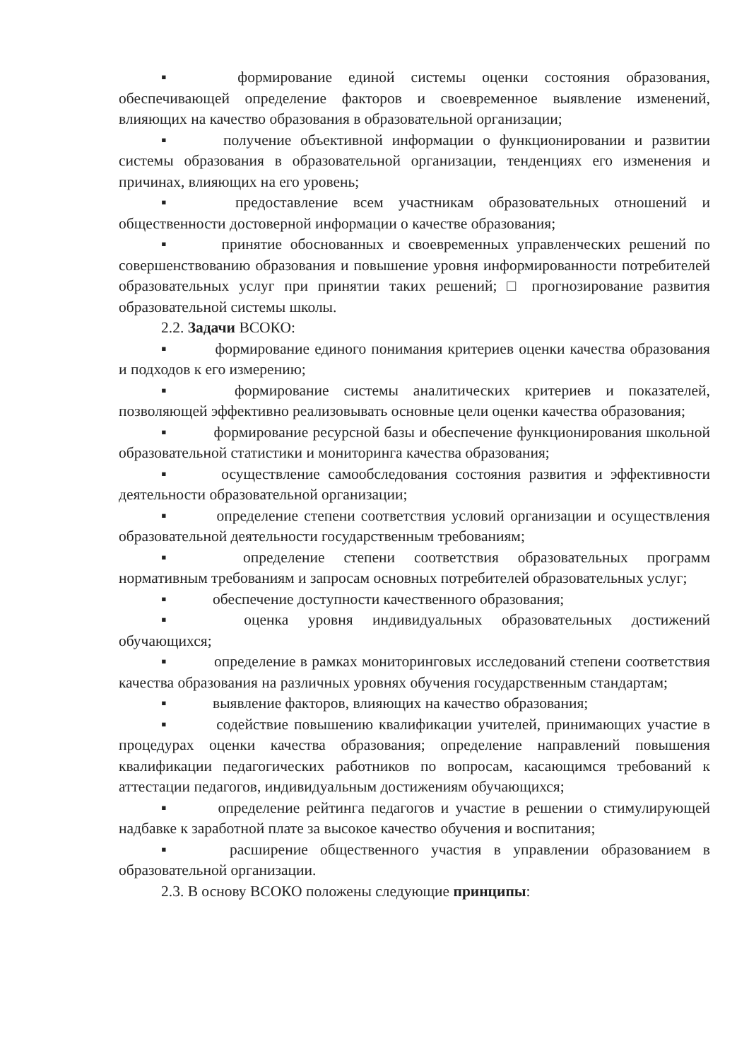▪ формирование единой системы оценки состояния образования, обеспечивающей определение факторов и своевременное выявление изменений, влияющих на качество образования в образовательной организации;
▪ получение объективной информации о функционировании и развитии системы образования в образовательной организации, тенденциях его изменения и причинах, влияющих на его уровень;
▪ предоставление всем участникам образовательных отношений и общественности достоверной информации о качестве образования;
▪ принятие обоснованных и своевременных управленческих решений по совершенствованию образования и повышение уровня информированности потребителей образовательных услуг при принятии таких решений; □ прогнозирование развития образовательной системы школы.
2.2. Задачи ВСОКО:
▪ формирование единого понимания критериев оценки качества образования и подходов к его измерению;
▪ формирование системы аналитических критериев и показателей, позволяющей эффективно реализовывать основные цели оценки качества образования;
▪ формирование ресурсной базы и обеспечение функционирования школьной образовательной статистики и мониторинга качества образования;
▪ осуществление самообследования состояния развития и эффективности деятельности образовательной организации;
▪ определение степени соответствия условий организации и осуществления образовательной деятельности государственным требованиям;
▪ определение степени соответствия образовательных программ нормативным требованиям и запросам основных потребителей образовательных услуг;
▪ обеспечение доступности качественного образования;
▪ оценка уровня индивидуальных образовательных достижений обучающихся;
▪ определение в рамках мониторинговых исследований степени соответствия качества образования на различных уровнях обучения государственным стандартам;
▪ выявление факторов, влияющих на качество образования;
▪ содействие повышению квалификации учителей, принимающих участие в процедурах оценки качества образования; определение направлений повышения квалификации педагогических работников по вопросам, касающимся требований к аттестации педагогов, индивидуальным достижениям обучающихся;
▪ определение рейтинга педагогов и участие в решении о стимулирующей надбавке к заработной плате за высокое качество обучения и воспитания;
▪ расширение общественного участия в управлении образованием в образовательной организации.
2.3. В основу ВСОКО положены следующие принципы: